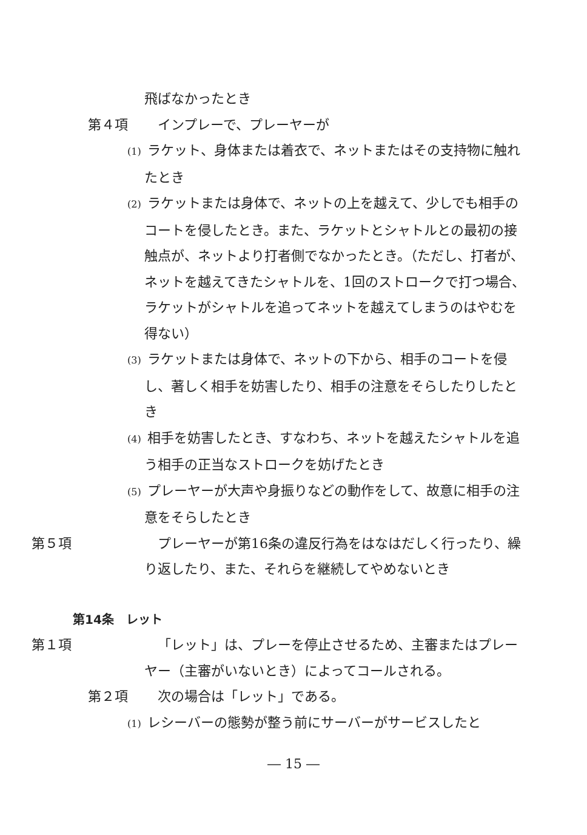飛ばなかったとき
第４項 インプレーで、プレーヤーが
(1) ラケット、身体または着衣で、ネットまたはその支持物に触れたとき
(2) ラケットまたは身体で、ネットの上を越えて、少しでも相手のコートを侵したとき。また、ラケットとシャトルとの最初の接触点が、ネットより打者側でなかったとき。（ただし、打者が、ネットを越えてきたシャトルを、1回のストロークで打つ場合、ラケットがシャトルを追ってネットを越えてしまうのはやむを得ない）
(3) ラケットまたは身体で、ネットの下から、相手のコートを侵し、著しく相手を妨害したり、相手の注意をそらしたりしたとき
(4) 相手を妨害したとき、すなわち、ネットを越えたシャトルを追う相手の正当なストロークを妨げたとき
(5) プレーヤーが大声や身振りなどの動作をして、故意に相手の注意をそらしたとき
第５項 プレーヤーが第16条の違反行為をはなはだしく行ったり、繰り返したり、また、それらを継続してやめないとき
第14条　レット
第１項 「レット」は、プレーを停止させるため、主審またはプレーヤー（主審がいないとき）によってコールされる。
第２項 次の場合は「レット」である。
(1) レシーバーの態勢が整う前にサーバーがサービスしたと
― 15 ―